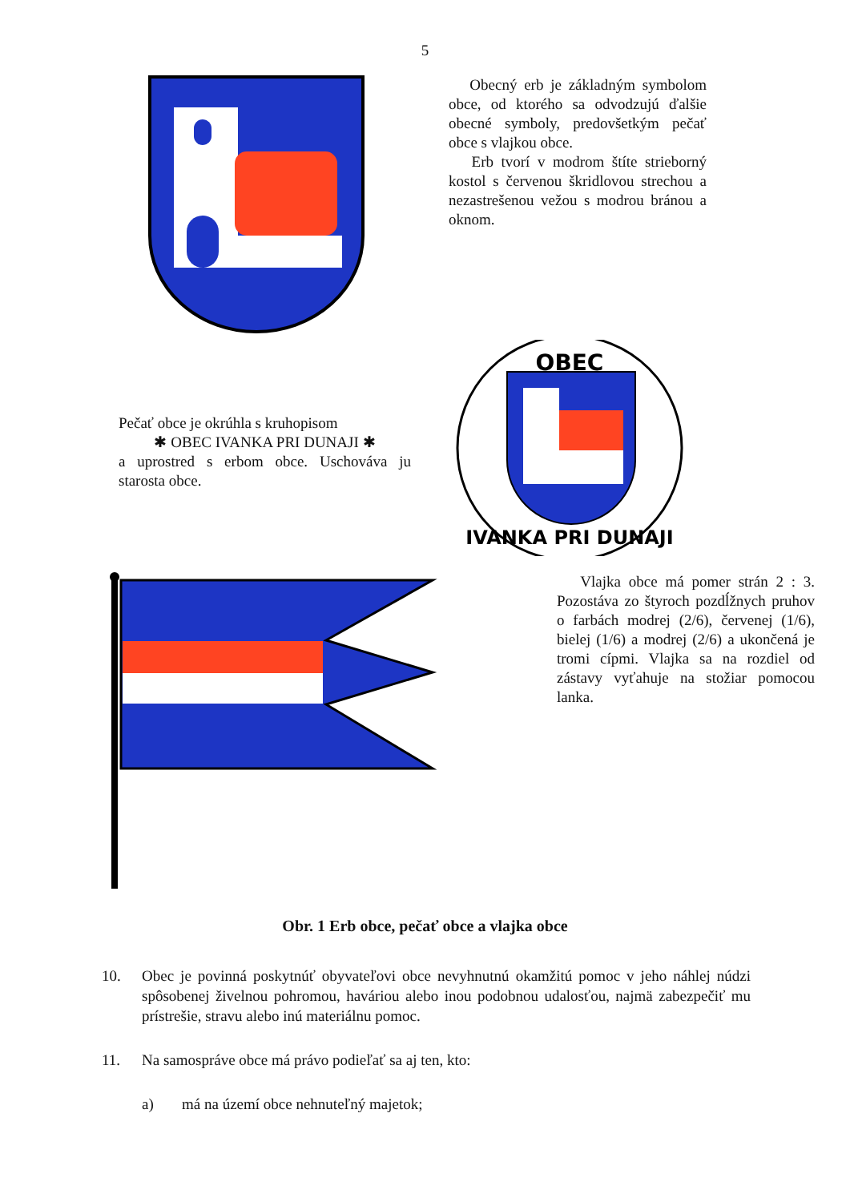5
Obecný erb je základným symbolom obce, od ktorého sa odvodzujú ďalšie obecné symboly, predovšetkým pečať obce s vlajkou obce.
Erb tvorí v modrom štíte strieborný kostol s červenou škridlovou strechou a nezastrešenou vežou s modrou bránou a oknom.
Pečať obce je okrúhla s kruhopisom
✱ OBEC IVANKA PRI DUNAJI ✱
a uprostred s erbom obce. Uschováva ju starosta obce.
OBEC
IVANKA PRI DUNAJI
Vlajka obce má pomer strán 2 : 3. Pozostáva zo štyroch pozdĺžnych pruhov o farbách modrej (2/6), červenej (1/6), bielej (1/6) a modrej (2/6) a ukončená je tromi cípmi. Vlajka sa na rozdiel od zástavy vyťahuje na stožiar pomocou lanka.
Obr. 1 Erb obce, pečať obce a vlajka obce
10. Obec je povinná poskytnúť obyvateľovi obce nevyhnutnú okamžitú pomoc v jeho náhlej núdzi spôsobenej živelnou pohromou, haváriou alebo inou podobnou udalosťou, najmä zabezpečiť mu prístrešie, stravu alebo inú materiálnu pomoc.
11. Na samospráve obce má právo podieľať sa aj ten, kto:
a) má na území obce nehnuteľný majetok;